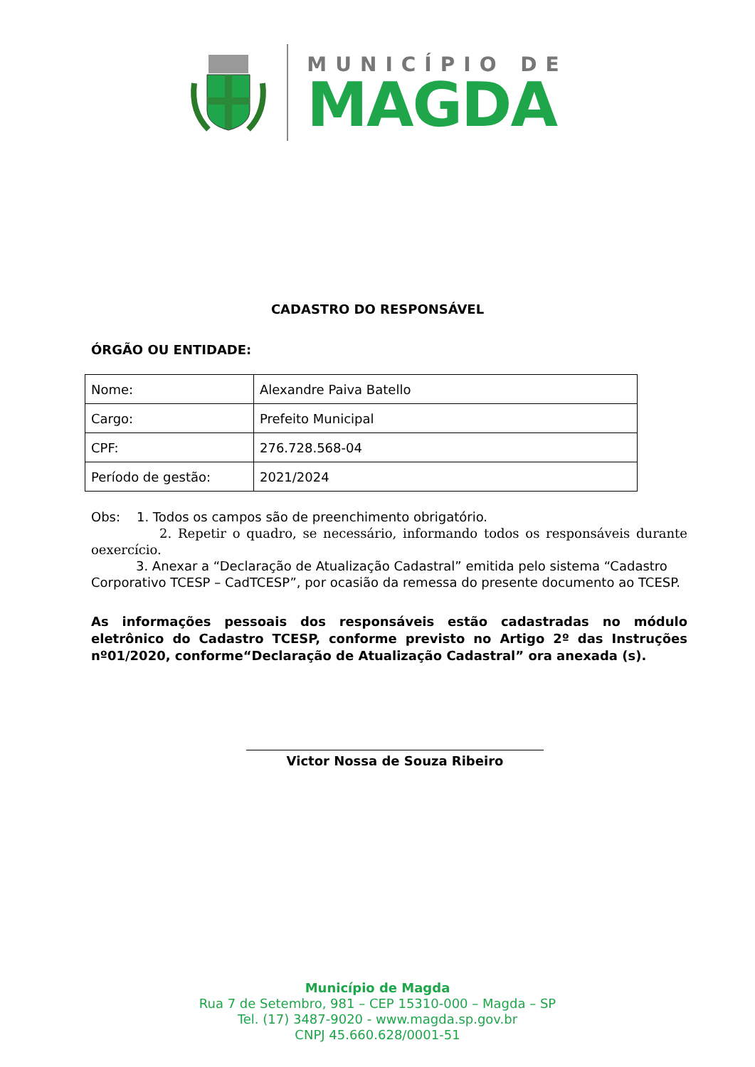MUNICÍPIO DE
MAGDA
CADASTRO DO RESPONSÁVEL
ÓRGÃO OU ENTIDADE:
| Nome: | Alexandre Paiva Batello |
| Cargo: | Prefeito Municipal |
| CPF: | 276.728.568-04 |
| Período de gestão: | 2021/2024 |
Obs: 1. Todos os campos são de preenchimento obrigatório.
2. Repetir o quadro, se necessário, informando todos os responsáveis durante oexercício.
3. Anexar a “Declaração de Atualização Cadastral” emitida pelo sistema “Cadastro Corporativo TCESP – CadTCESP”, por ocasião da remessa do presente documento ao TCESP.
As informações pessoais dos responsáveis estão cadastradas no módulo eletrônico do Cadastro TCESP, conforme previsto no Artigo 2º das Instruções nº01/2020, conforme“Declaração de Atualização Cadastral” ora anexada (s).
Victor Nossa de Souza Ribeiro
Município de Magda
Rua 7 de Setembro, 981 – CEP 15310-000 – Magda – SP
Tel. (17) 3487-9020 - www.magda.sp.gov.br
CNPJ 45.660.628/0001-51